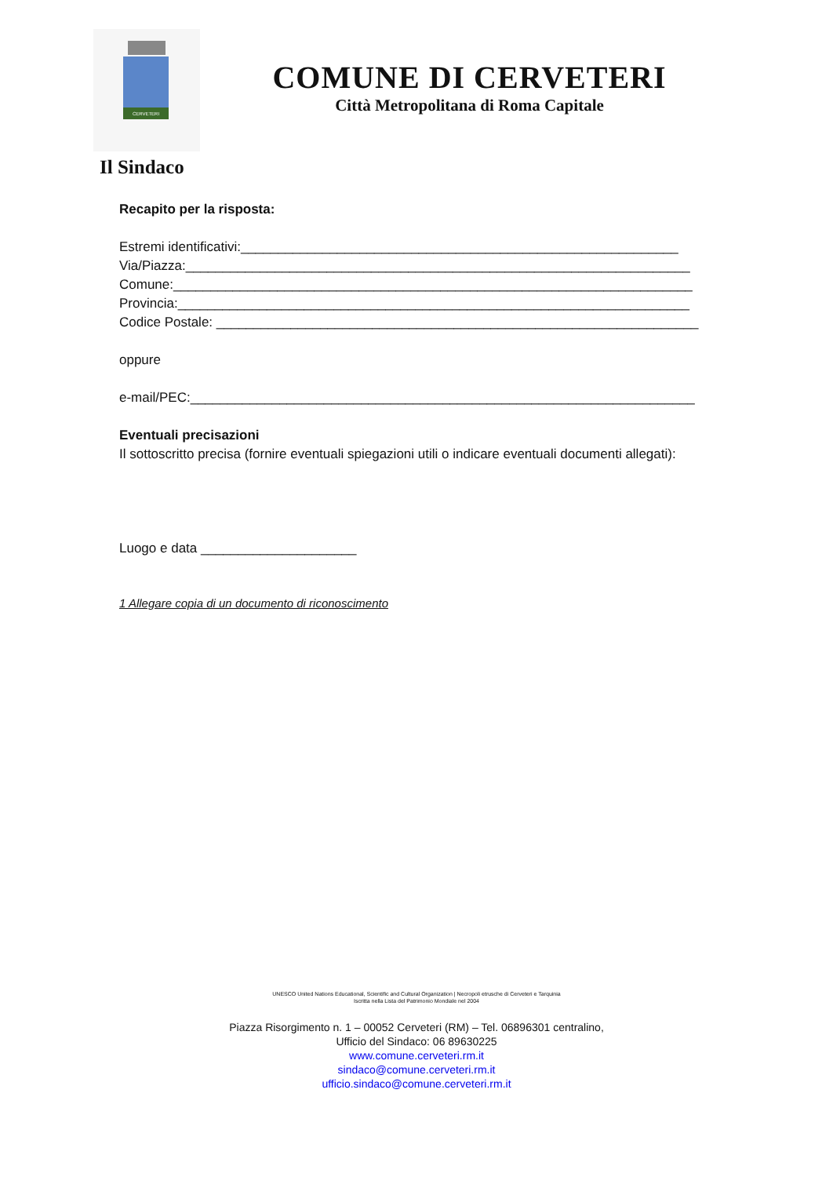CERVETERI
COMUNE DI CERVETERI
Città Metropolitana di Roma Capitale
Il Sindaco
Recapito per la risposta:
Estremi identificativi:___________________________________________________________
Via/Piazza:____________________________________________________________________
Comune:______________________________________________________________________
Provincia:_____________________________________________________________________
Codice Postale: _________________________________________________________________
oppure
e-mail/PEC:____________________________________________________________________
Eventuali precisazioni
Il sottoscritto precisa (fornire eventuali spiegazioni utili o indicare eventuali documenti allegati):
Luogo e data _____________________
1 Allegare copia di un documento di riconoscimento
UNESCO United Nations Educational, Scientific and Cultural Organization | Necropoli etrusche di Cerveteri e Tarquinia
Iscritta nella Lista del Patrimonio Mondiale nel 2004
Piazza Risorgimento n. 1 – 00052 Cerveteri (RM) – Tel. 06896301 centralino,
Ufficio del Sindaco: 06 89630225
www.comune.cerveteri.rm.it
sindaco@comune.cerveteri.rm.it
ufficio.sindaco@comune.cerveteri.rm.it